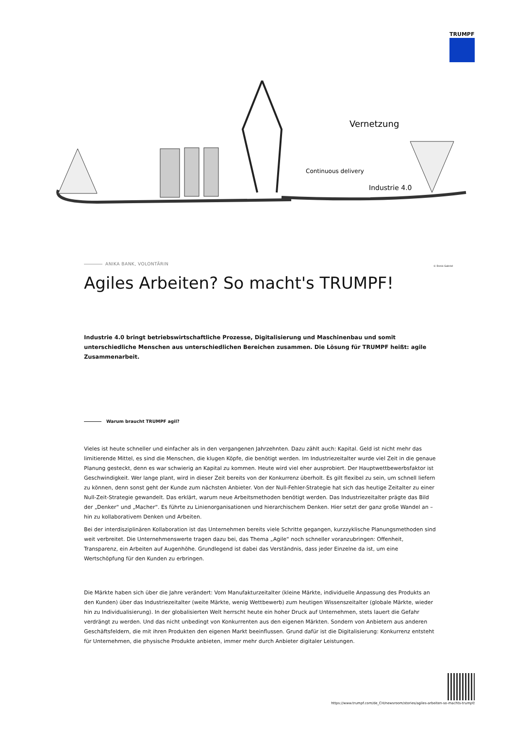TRUMPF
Vernetzung
Continuous delivery
Industrie 4.0
© Denis Gabriel
ANIKA BANK, VOLONTÄRIN
Agiles Arbeiten? So macht's TRUMPF!
Industrie 4.0 bringt betriebswirtschaftliche Prozesse, Digitalisierung und Maschinenbau und somit unterschiedliche Menschen aus unterschiedlichen Bereichen zusammen. Die Lösung für TRUMPF heißt: agile Zusammenarbeit.
Warum braucht TRUMPF agil?
Vieles ist heute schneller und einfacher als in den vergangenen Jahrzehnten. Dazu zählt auch: Kapital. Geld ist nicht mehr das limitierende Mittel, es sind die Menschen, die klugen Köpfe, die benötigt werden. Im Industriezeitalter wurde viel Zeit in die genaue Planung gesteckt, denn es war schwierig an Kapital zu kommen. Heute wird viel eher ausprobiert. Der Hauptwettbewerbsfaktor ist Geschwindigkeit. Wer lange plant, wird in dieser Zeit bereits von der Konkurrenz überholt. Es gilt flexibel zu sein, um schnell liefern zu können, denn sonst geht der Kunde zum nächsten Anbieter. Von der Null-Fehler-Strategie hat sich das heutige Zeitalter zu einer Null-Zeit-Strategie gewandelt. Das erklärt, warum neue Arbeitsmethoden benötigt werden. Das Industriezeitalter prägte das Bild der „Denker“ und „Macher“. Es führte zu Linienorganisationen und hierarchischem Denken. Hier setzt der ganz große Wandel an – hin zu kollaborativem Denken und Arbeiten.
Bei der interdisziplinären Kollaboration ist das Unternehmen bereits viele Schritte gegangen, kurzzyklische Planungsmethoden sind weit verbreitet. Die Unternehmenswerte tragen dazu bei, das Thema „Agile“ noch schneller voranzubringen: Offenheit, Transparenz, ein Arbeiten auf Augenhöhe. Grundlegend ist dabei das Verständnis, dass jeder Einzelne da ist, um eine Wertschöpfung für den Kunden zu erbringen.
Die Märkte haben sich über die Jahre verändert: Vom Manufakturzeitalter (kleine Märkte, individuelle Anpassung des Produkts an den Kunden) über das Industriezeitalter (weite Märkte, wenig Wettbewerb) zum heutigen Wissenszeitalter (globale Märkte, wieder hin zu Individualisierung). In der globalisierten Welt herrscht heute ein hoher Druck auf Unternehmen, stets lauert die Gefahr verdrängt zu werden. Und das nicht unbedingt von Konkurrenten aus den eigenen Märkten. Sondern von Anbietern aus anderen Geschäftsfeldern, die mit ihren Produkten den eigenen Markt beeinflussen. Grund dafür ist die Digitalisierung: Konkurrenz entsteht für Unternehmen, die physische Produkte anbieten, immer mehr durch Anbieter digitaler Leistungen.
https://www.trumpf.com/de_CH/newsroom/stories/agiles-arbeiten-so-machts-trumpf/